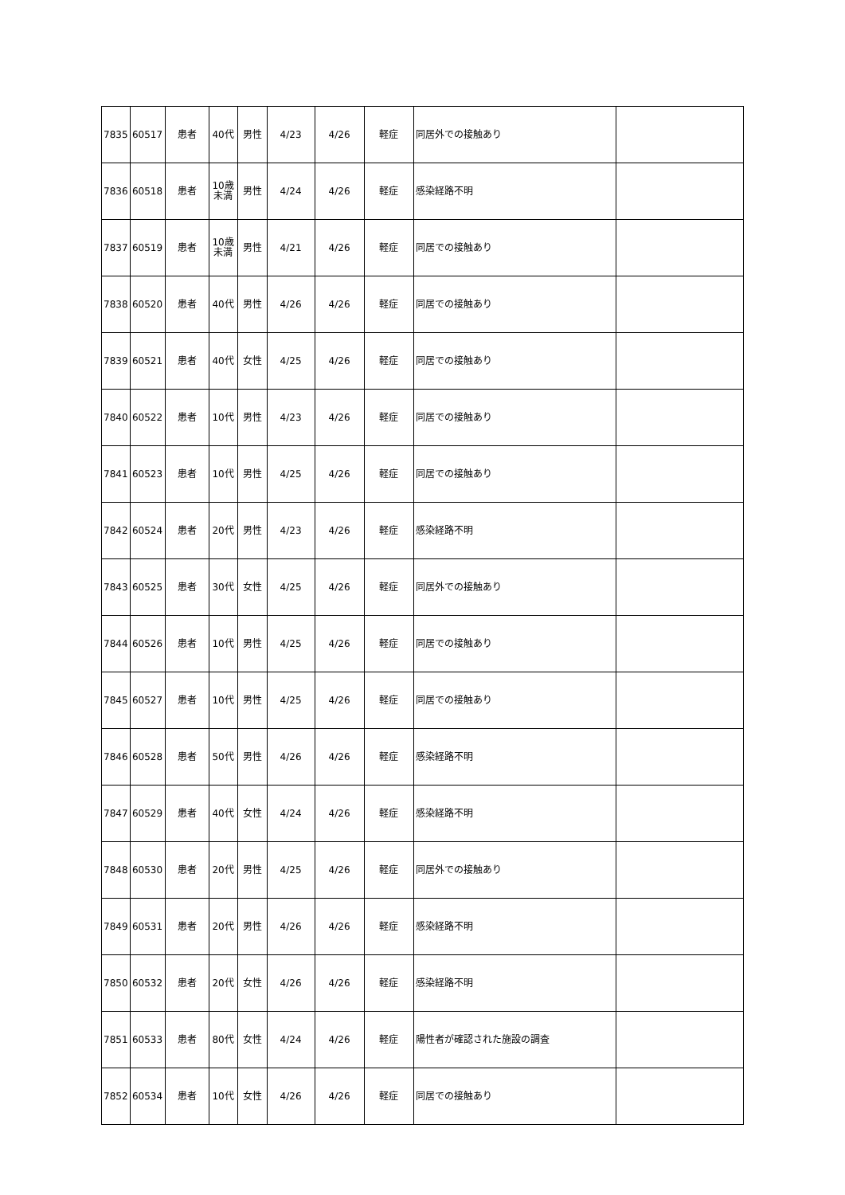| 7835 | 60517 | 患者 | 40代 | 男性 | 4/23 | 4/26 | 軽症 | 同居外での接触あり | |
| 7836 | 60518 | 患者 | 10歳 未満 | 男性 | 4/24 | 4/26 | 軽症 | 感染経路不明 | |
| 7837 | 60519 | 患者 | 10歳 未満 | 男性 | 4/21 | 4/26 | 軽症 | 同居での接触あり | |
| 7838 | 60520 | 患者 | 40代 | 男性 | 4/26 | 4/26 | 軽症 | 同居での接触あり | |
| 7839 | 60521 | 患者 | 40代 | 女性 | 4/25 | 4/26 | 軽症 | 同居での接触あり | |
| 7840 | 60522 | 患者 | 10代 | 男性 | 4/23 | 4/26 | 軽症 | 同居での接触あり | |
| 7841 | 60523 | 患者 | 10代 | 男性 | 4/25 | 4/26 | 軽症 | 同居での接触あり | |
| 7842 | 60524 | 患者 | 20代 | 男性 | 4/23 | 4/26 | 軽症 | 感染経路不明 | |
| 7843 | 60525 | 患者 | 30代 | 女性 | 4/25 | 4/26 | 軽症 | 同居外での接触あり | |
| 7844 | 60526 | 患者 | 10代 | 男性 | 4/25 | 4/26 | 軽症 | 同居での接触あり | |
| 7845 | 60527 | 患者 | 10代 | 男性 | 4/25 | 4/26 | 軽症 | 同居での接触あり | |
| 7846 | 60528 | 患者 | 50代 | 男性 | 4/26 | 4/26 | 軽症 | 感染経路不明 | |
| 7847 | 60529 | 患者 | 40代 | 女性 | 4/24 | 4/26 | 軽症 | 感染経路不明 | |
| 7848 | 60530 | 患者 | 20代 | 男性 | 4/25 | 4/26 | 軽症 | 同居外での接触あり | |
| 7849 | 60531 | 患者 | 20代 | 男性 | 4/26 | 4/26 | 軽症 | 感染経路不明 | |
| 7850 | 60532 | 患者 | 20代 | 女性 | 4/26 | 4/26 | 軽症 | 感染経路不明 | |
| 7851 | 60533 | 患者 | 80代 | 女性 | 4/24 | 4/26 | 軽症 | 陽性者が確認された施設の調査 | |
| 7852 | 60534 | 患者 | 10代 | 女性 | 4/26 | 4/26 | 軽症 | 同居での接触あり | |